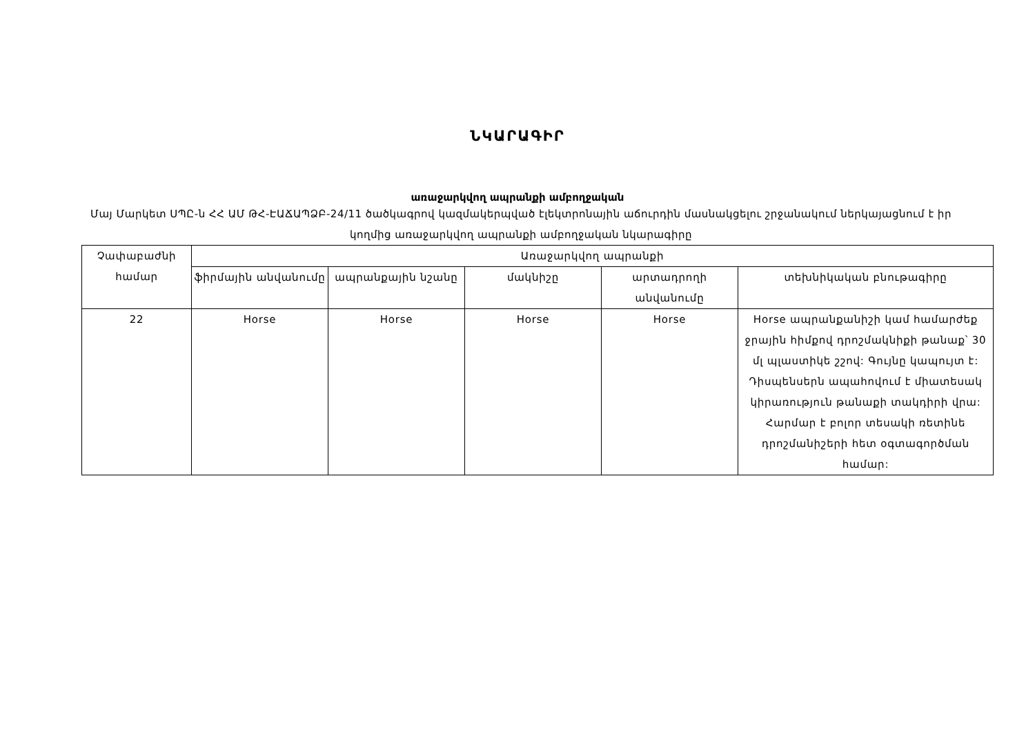ՆԿԱՐԱԳԻՐ
առաջարկվող ապրանքի ամբողջական
Մայ Մարկետ ՍՊԸ-ն ՀՀ ԱՄ ԹՀ-ԷԱՃԱՊՁԲ-24/11 ծածկագրով կազմակերպված էլեկտրոնային աճուրդին մասնակցելու շրջանակում ներկայացնում է իր կողմից առաջարկվող ապրանքի ամբողջական նկարագիրը
| Չափաբաժնի համար | Առաջարկվող ապրանքի | | | | |
| --- | --- | --- | --- | --- | --- |
| | ֆիրմային անվանումը | ապրանքային նշանը | մակնիշը | արտադրողի անվանումը | տեխնիկական բնութագիրը |
| 22 | Horse | Horse | Horse | Horse | Horse ապրանքանիշի կամ համարժեք ջրային հիմքով դրոշմակնիքի թանաք՝ 30 մլ պլաստիկե շշով: Գույնը կապույտ է: Դիսպենսերն ապահովում է միատեսակ կիրառություն թանաքի տակդիրի վրա: Հարմար է բոլոր տեսակի ռետինե դրոշմանիշերի հետ օգտագործման համար: |